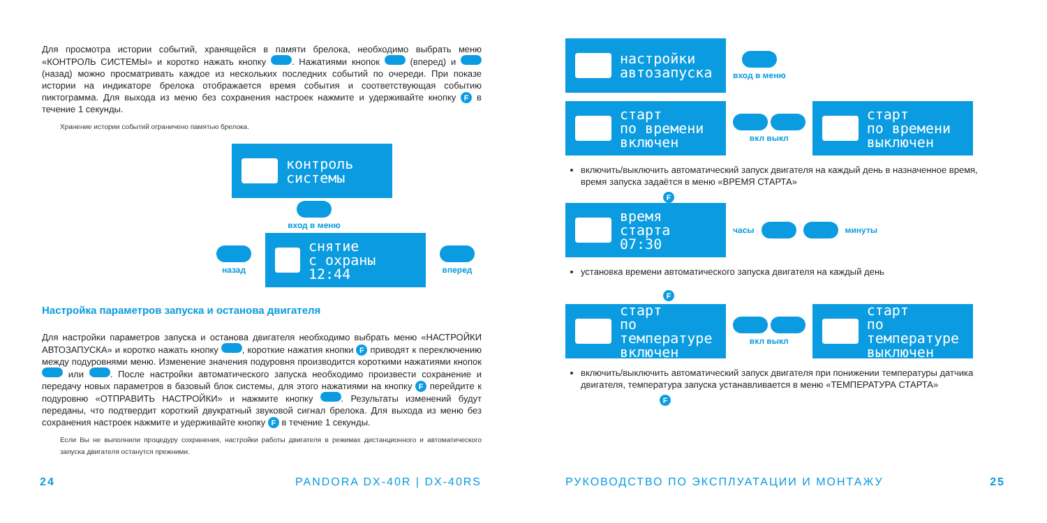Для просмотра истории событий, хранящейся в памяти брелока, необходимо выбрать меню «КОНТРОЛЬ СИСТЕМЫ» и коротко нажать кнопку . Нажатиями кнопок (вперед) и (назад) можно просматривать каждое из нескольких последних событий по очереди. При показе истории на индикаторе брелока отображается время события и соответствующая событию пиктограмма. Для выхода из меню без сохранения настроек нажмите и удерживайте кнопку F в течение 1 секунды.
Хранение истории событий ограничено памятью брелока.
контроль
системы
вход в меню
назад
снятие
с охраны
12:44
вперед
Настройка параметров запуска и останова двигателя
Для настройки параметров запуска и останова двигателя необходимо выбрать меню «НАСТРОЙКИ АВТОЗАПУСКА» и коротко нажать кнопку , короткие нажатия кнопки F приводят к переключению между подуровнями меню. Изменение значения подуровня производится короткими нажатиями кнопок или . После настройки автоматического запуска необходимо произвести сохранение и передачу новых параметров в базовый блок системы, для этого нажатиями на кнопку F перейдите к подуровню «ОТПРАВИТЬ НАСТРОЙКИ» и нажмите кнопку . Результаты изменений будут переданы, что подтвердит короткий двукратный звуковой сигнал брелока. Для выхода из меню без сохранения настроек нажмите и удерживайте кнопку F в течение 1 секунды.
Если Вы не выполнили процедуру сохранения, настройки работы двигателя в режимах дистанционного и автоматического запуска двигателя останутся прежними.
24 PANDORA DX-40R | DX-40RS
настройки
автозапуска
вход в меню
старт
по времени
включен
вкл выкл
старт
по времени
выключен
включить/выключить автоматический запуск двигателя на каждый день в назначенное время, время запуска задаётся в меню «ВРЕМЯ СТАРТА»
F
время старта
07:30
часы минуты
установка времени автоматического запуска двигателя на каждый день
F
старт
по температуре
включен
вкл выкл
старт
по температуре
выключен
включить/выключить автоматический запуск двигателя при понижении температуры датчика двигателя, температура запуска устанавливается в меню «ТЕМПЕРАТУРА СТАРТА»
F
РУКОВОДСТВО ПО ЭКСПЛУАТАЦИИ И МОНТАЖУ 25